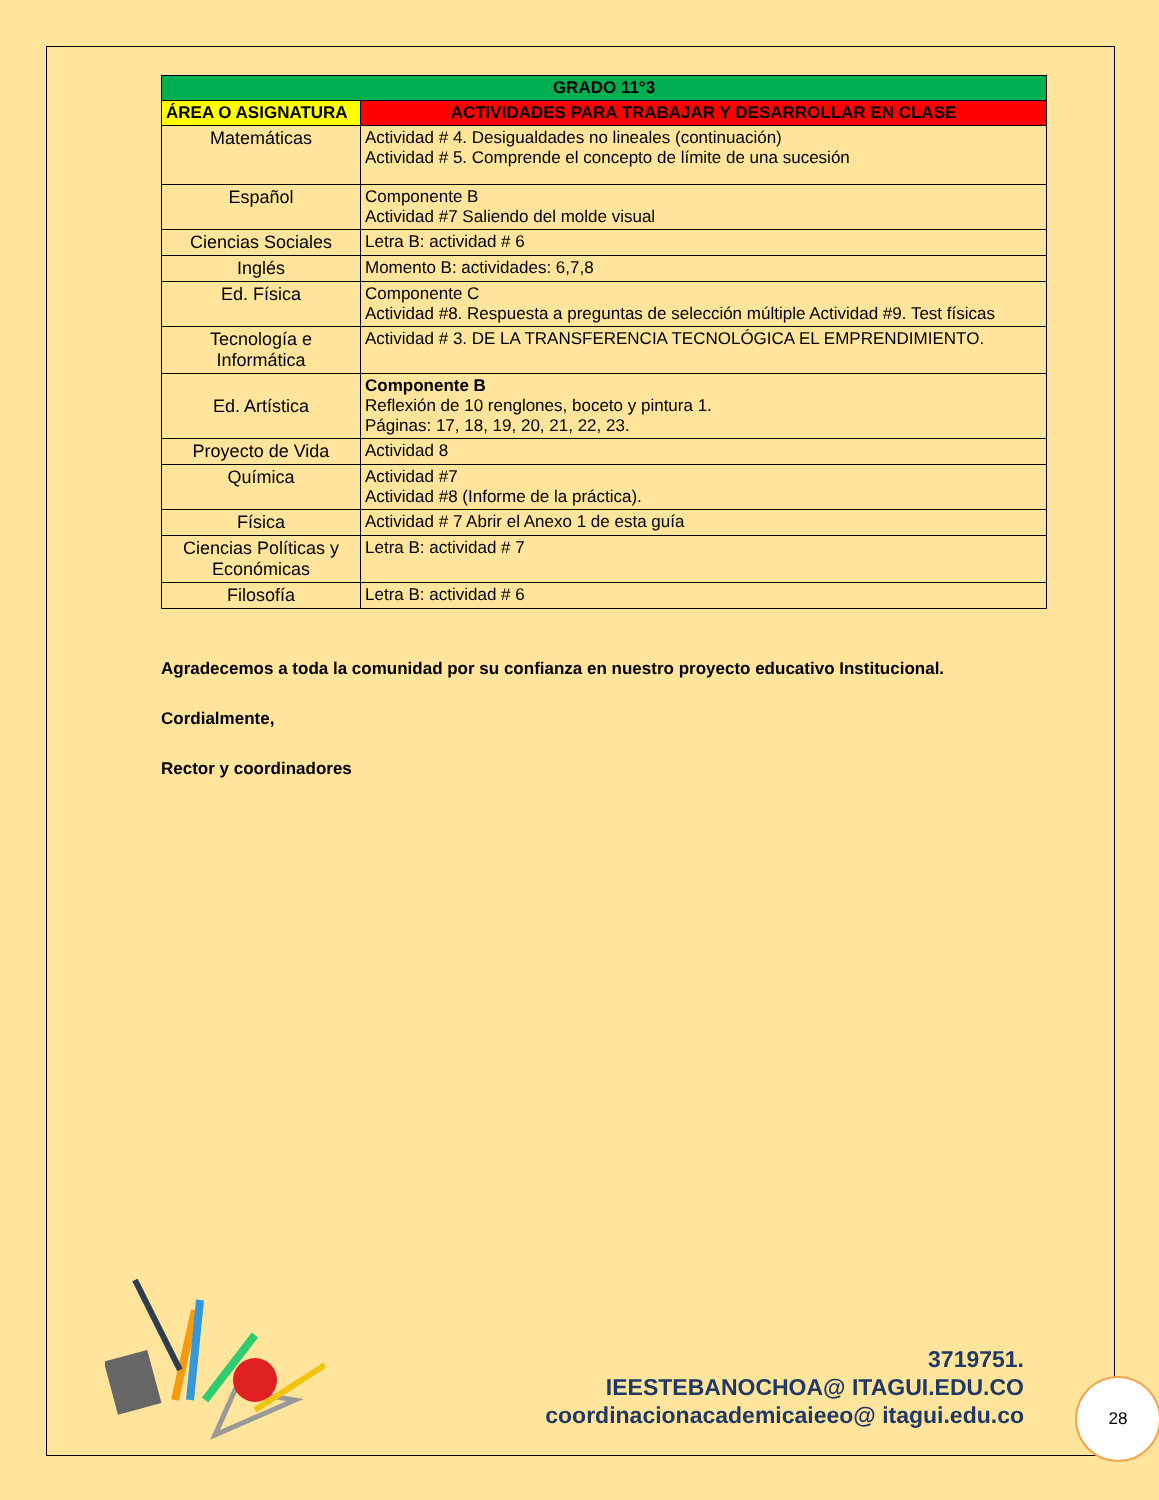| GRADO 11°3 | |
| --- | --- |
| ÁREA O ASIGNATURA | ACTIVIDADES PARA TRABAJAR Y DESARROLLAR EN CLASE |
| Matemáticas | Actividad # 4. Desigualdades no lineales (continuación) Actividad # 5. Comprende el concepto de límite de una sucesión |
| Español | Componente B Actividad #7 Saliendo del molde visual |
| Ciencias Sociales | Letra B: actividad # 6 |
| Inglés | Momento B: actividades: 6,7,8 |
| Ed. Física | Componente C Actividad #8. Respuesta a preguntas de selección múltiple Actividad #9. Test físicas |
| Tecnología e Informática | Actividad # 3. DE LA TRANSFERENCIA TECNOLÓGICA EL EMPRENDIMIENTO. |
| Ed. Artística | Componente B Reflexión de 10 renglones, boceto y pintura 1. Páginas: 17, 18, 19, 20, 21, 22, 23. |
| Proyecto de Vida | Actividad 8 |
| Química | Actividad #7 Actividad #8 (Informe de la práctica). |
| Física | Actividad # 7 Abrir el Anexo 1 de esta guía |
| Ciencias Políticas y Económicas | Letra B: actividad # 7 |
| Filosofía | Letra B: actividad # 6 |
Agradecemos a toda la comunidad por su confianza en nuestro proyecto educativo Institucional.
Cordialmente,
Rector y coordinadores
3719751.
IEESTEBANOCHOA@ ITAGUI.EDU.CO
coordinacionacademicaieeo@ itagui.edu.co
28